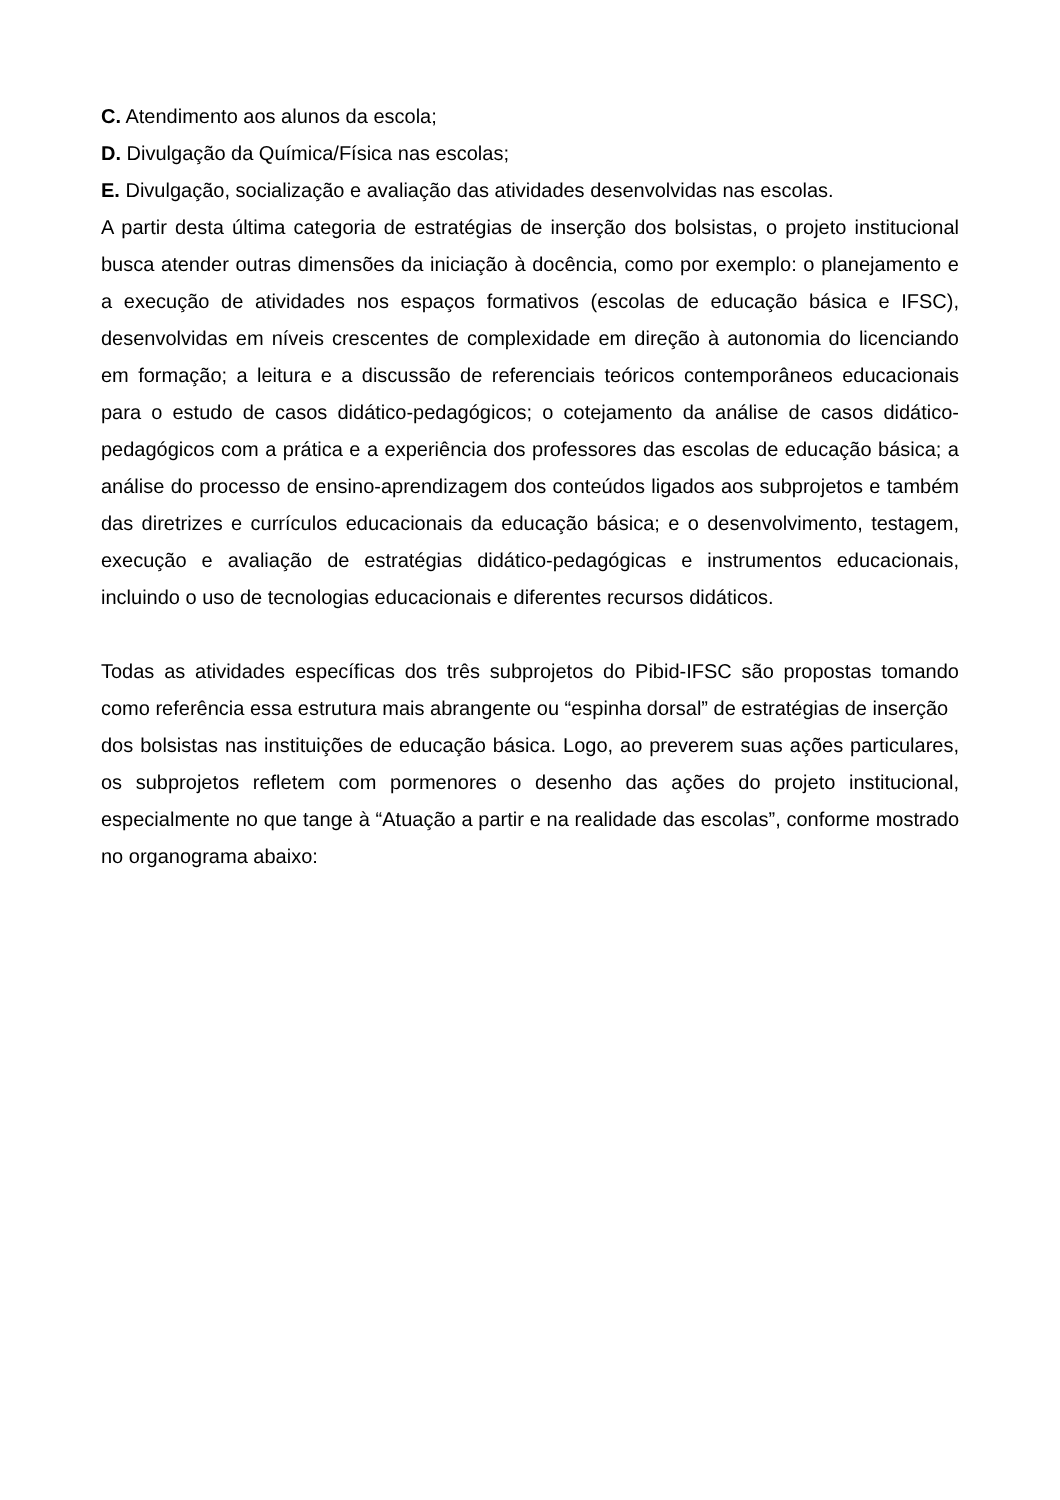C. Atendimento aos alunos da escola;
D. Divulgação da Química/Física nas escolas;
E. Divulgação, socialização e avaliação das atividades desenvolvidas nas escolas.
A partir desta última categoria de estratégias de inserção dos bolsistas, o projeto institucional busca atender outras dimensões da iniciação à docência, como por exemplo: o planejamento e a execução de atividades nos espaços formativos (escolas de educação básica e IFSC), desenvolvidas em níveis crescentes de complexidade em direção à autonomia do licenciando em formação; a leitura e a discussão de referenciais teóricos contemporâneos educacionais para o estudo de casos didático-pedagógicos; o cotejamento da análise de casos didático-pedagógicos com a prática e a experiência dos professores das escolas de educação básica; a análise do processo de ensino-aprendizagem dos conteúdos ligados aos subprojetos e também das diretrizes e currículos educacionais da educação básica; e o desenvolvimento, testagem, execução e avaliação de estratégias didático-pedagógicas e instrumentos educacionais, incluindo o uso de tecnologias educacionais e diferentes recursos didáticos.
Todas as atividades específicas dos três subprojetos do Pibid-IFSC são propostas tomando como referência essa estrutura mais abrangente ou “espinha dorsal” de estratégias de inserção
dos bolsistas nas instituições de educação básica. Logo, ao preverem suas ações particulares, os subprojetos refletem com pormenores o desenho das ações do projeto institucional, especialmente no que tange à “Atuação a partir e na realidade das escolas”, conforme mostrado no organograma abaixo: